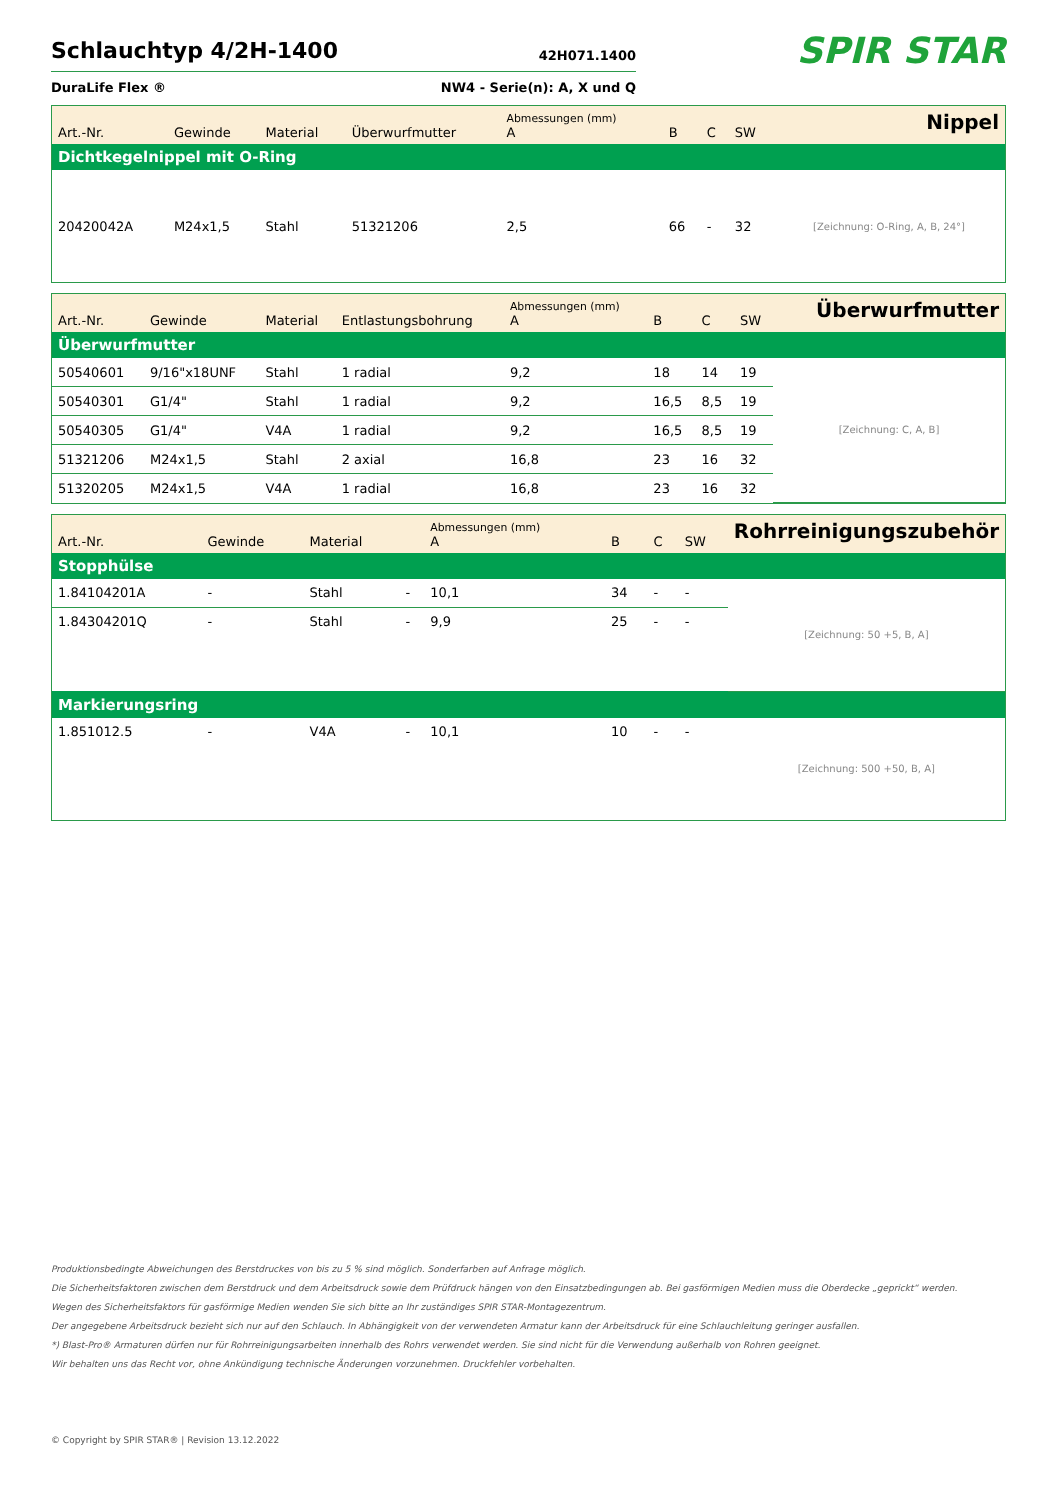Schlauchtyp 4/2H-1400
42H071.1400
DuraLife Flex ® NW4 - Serie(n): A, X und Q
SPIR STAR
| Art.-Nr. | Gewinde | Material | Überwurfmutter | Abmessungen (mm) A | B | C | SW | Nippel |
| --- | --- | --- | --- | --- | --- | --- | --- | --- |
| Dichtkegelnippel mit O-Ring | | | | | | | | |
| 20420042A | M24x1,5 | Stahl | 51321206 | 2,5 | 66 | - | 32 | [Zeichnung: O-Ring, A, B, 24°] |
| Art.-Nr. | Gewinde | Material | Entlastungsbohrung | Abmessungen (mm) A | B | C | SW | Überwurfmutter |
| --- | --- | --- | --- | --- | --- | --- | --- | --- |
| Überwurfmutter | | | | | | | | |
| 50540601 | 9/16"x18UNF | Stahl | 1 radial | 9,2 | 18 | 14 | 19 | [Zeichnung: C, A, B] |
| 50540301 | G1/4" | Stahl | 1 radial | 9,2 | 16,5 | 8,5 | 19 | |
| 50540305 | G1/4" | V4A | 1 radial | 9,2 | 16,5 | 8,5 | 19 | |
| 51321206 | M24x1,5 | Stahl | 2 axial | 16,8 | 23 | 16 | 32 | |
| 51320205 | M24x1,5 | V4A | 1 radial | 16,8 | 23 | 16 | 32 | |
| Art.-Nr. | Gewinde | Material | | Abmessungen (mm) A | B | C | SW | Rohrreinigungszubehör |
| --- | --- | --- | --- | --- | --- | --- | --- | --- |
| Stopphülse | | | | | | | | |
| 1.84104201A | - | Stahl | - | 10,1 | 34 | - | - | [Zeichnung: 50 +5, B, A] |
| 1.84304201Q | - | Stahl | - | 9,9 | 25 | - | - | |
| Markierungsring | | | | | | | | |
| 1.851012.5 | - | V4A | - | 10,1 | 10 | - | - | [Zeichnung: 500 +50, B, A] |
Produktionsbedingte Abweichungen des Berstdruckes von bis zu 5 % sind möglich. Sonderfarben auf Anfrage möglich.
Die Sicherheitsfaktoren zwischen dem Berstdruck und dem Arbeitsdruck sowie dem Prüfdruck hängen von den Einsatzbedingungen ab. Bei gasförmigen Medien muss die Oberdecke „geprickt“ werden.
Wegen des Sicherheitsfaktors für gasförmige Medien wenden Sie sich bitte an Ihr zuständiges SPIR STAR-Montagezentrum.
Der angegebene Arbeitsdruck bezieht sich nur auf den Schlauch. In Abhängigkeit von der verwendeten Armatur kann der Arbeitsdruck für eine Schlauchleitung geringer ausfallen.
*) Blast-Pro® Armaturen dürfen nur für Rohrreinigungsarbeiten innerhalb des Rohrs verwendet werden. Sie sind nicht für die Verwendung außerhalb von Rohren geeignet.
Wir behalten uns das Recht vor, ohne Ankündigung technische Änderungen vorzunehmen. Druckfehler vorbehalten.
© Copyright by SPIR STAR® | Revision 13.12.2022